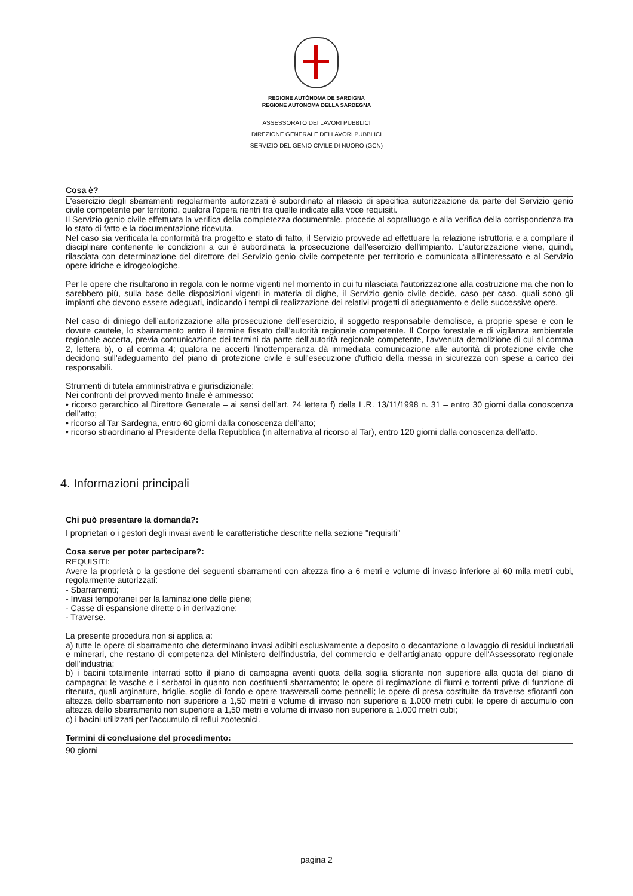REGIONE AUTÒNOMA DE SARDIGNA
REGIONE AUTONOMA DELLA SARDEGNA
ASSESSORATO DEI LAVORI PUBBLICI
DIREZIONE GENERALE DEI LAVORI PUBBLICI
SERVIZIO DEL GENIO CIVILE DI NUORO (GCN)
Cosa è?
L'esercizio degli sbarramenti regolarmente autorizzati è subordinato al rilascio di specifica autorizzazione da parte del Servizio genio civile competente per territorio, qualora l'opera rientri tra quelle indicate alla voce requisiti.
Il Servizio genio civile effettuata la verifica della completezza documentale, procede al sopralluogo e alla verifica della corrispondenza tra lo stato di fatto e la documentazione ricevuta.
Nel caso sia verificata la conformità tra progetto e stato di fatto, il Servizio provvede ad effettuare la relazione istruttoria e a compilare il disciplinare contenente le condizioni a cui è subordinata la prosecuzione dell'esercizio dell'impianto. L'autorizzazione viene, quindi, rilasciata con determinazione del direttore del Servizio genio civile competente per territorio e comunicata all'interessato e al Servizio opere idriche e idrogeologiche.
Per le opere che risultarono in regola con le norme vigenti nel momento in cui fu rilasciata l'autorizzazione alla costruzione ma che non lo sarebbero più, sulla base delle disposizioni vigenti in materia di dighe, il Servizio genio civile decide, caso per caso, quali sono gli impianti che devono essere adeguati, indicando i tempi di realizzazione dei relativi progetti di adeguamento e delle successive opere.
Nel caso di diniego dell’autorizzazione alla prosecuzione dell’esercizio, il soggetto responsabile demolisce, a proprie spese e con le dovute cautele, lo sbarramento entro il termine fissato dall’autorità regionale competente. Il Corpo forestale e di vigilanza ambientale regionale accerta, previa comunicazione dei termini da parte dell'autorità regionale competente, l'avvenuta demolizione di cui al comma 2, lettera b), o al comma 4; qualora ne accerti l'inottemperanza dà immediata comunicazione alle autorità di protezione civile che decidono sull'adeguamento del piano di protezione civile e sull'esecuzione d'ufficio della messa in sicurezza con spese a carico dei responsabili.
Strumenti di tutela amministrativa e giurisdizionale:
Nei confronti del provvedimento finale è ammesso:
• ricorso gerarchico al Direttore Generale – ai sensi dell’art. 24 lettera f) della L.R. 13/11/1998 n. 31 – entro 30 giorni dalla conoscenza dell’atto;
• ricorso al Tar Sardegna, entro 60 giorni dalla conoscenza dell’atto;
• ricorso straordinario al Presidente della Repubblica (in alternativa al ricorso al Tar), entro 120 giorni dalla conoscenza dell’atto.
4. Informazioni principali
Chi può presentare la domanda?:
I proprietari o i gestori degli invasi aventi le caratteristiche descritte nella sezione "requisiti"
Cosa serve per poter partecipare?:
REQUISITI:
Avere la proprietà o la gestione dei seguenti sbarramenti con altezza fino a 6 metri e volume di invaso inferiore ai 60 mila metri cubi, regolarmente autorizzati:
- Sbarramenti;
- Invasi temporanei per la laminazione delle piene;
- Casse di espansione dirette o in derivazione;
- Traverse.
La presente procedura non si applica a:
a) tutte le opere di sbarramento che determinano invasi adibiti esclusivamente a deposito o decantazione o lavaggio di residui industriali e minerari, che restano di competenza del Ministero dell'industria, del commercio e dell'artigianato oppure dell'Assessorato regionale dell'industria;
b) i bacini totalmente interrati sotto il piano di campagna aventi quota della soglia sfiorante non superiore alla quota del piano di campagna; le vasche e i serbatoi in quanto non costituenti sbarramento; le opere di regimazione di fiumi e torrenti prive di funzione di ritenuta, quali arginature, briglie, soglie di fondo e opere trasversali come pennelli; le opere di presa costituite da traverse sfioranti con altezza dello sbarramento non superiore a 1,50 metri e volume di invaso non superiore a 1.000 metri cubi; le opere di accumulo con altezza dello sbarramento non superiore a 1,50 metri e volume di invaso non superiore a 1.000 metri cubi;
c) i bacini utilizzati per l'accumulo di reflui zootecnici.
Termini di conclusione del procedimento:
90 giorni
pagina 2